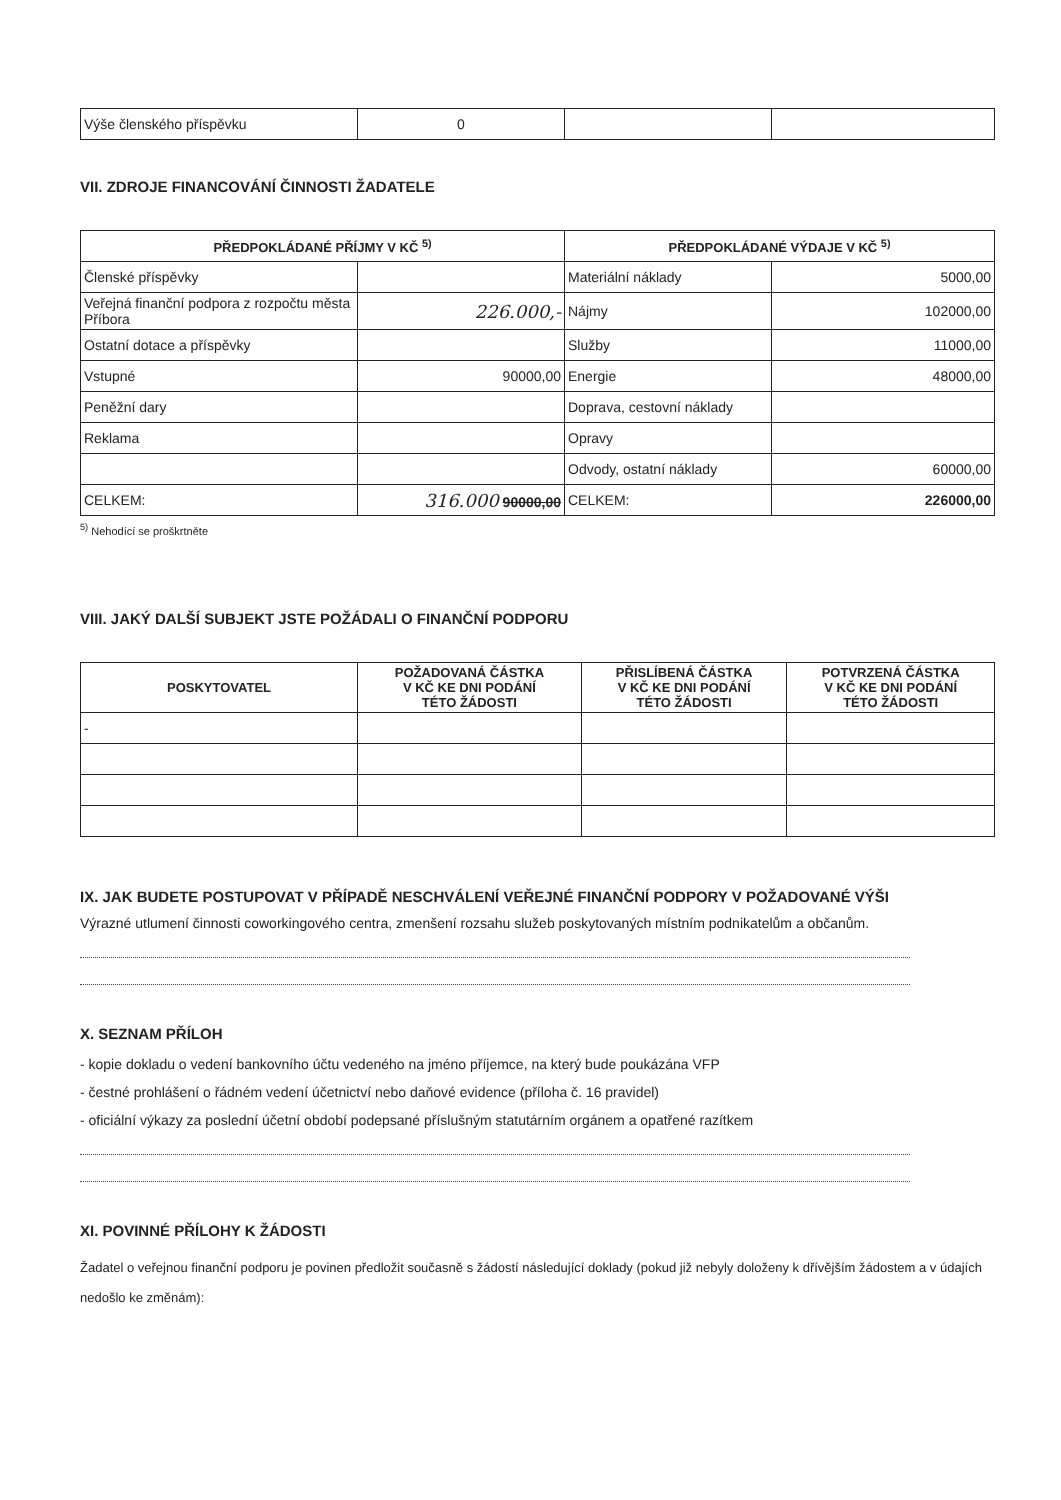| Výše členského příspěvku | 0 | | |
VII. ZDROJE FINANCOVÁNÍ ČINNOSTI ŽADATELE
| PŘEDPOKLÁDANÉ PŘÍJMY V KČ <sup>5)</sup> | | PŘEDPOKLÁDANÉ VÝDAJE V KČ <sup>5)</sup> | |
| --- | --- | --- | --- |
| Členské příspěvky | | Materiální náklady | 5000,00 |
| Veřejná finanční podpora z rozpočtu města Příbora | 226.000,- | Nájmy | 102000,00 |
| Ostatní dotace a příspěvky | | Služby | 11000,00 |
| Vstupné | 90000,00 | Energie | 48000,00 |
| Peněžní dary | | Doprava, cestovní náklady | |
| Reklama | | Opravy | |
| | | Odvody, ostatní náklady | 60000,00 |
| CELKEM: | 316.000 90000,00 | CELKEM: | 226000,00 |
<sup>5)</sup> Nehodící se proškrtněte
VIII. JAKÝ DALŠÍ SUBJEKT JSTE POŽÁDALI O FINANČNÍ PODPORU
| POSKYTOVATEL | POŽADOVANÁ ČÁSTKA V KČ KE DNI PODÁNÍ TÉTO ŽÁDOSTI | PŘISLÍBENÁ ČÁSTKA V KČ KE DNI PODÁNÍ TÉTO ŽÁDOSTI | POTVRZENÁ ČÁSTKA V KČ KE DNI PODÁNÍ TÉTO ŽÁDOSTI |
| --- | --- | --- | --- |
| - | | | |
IX. JAK BUDETE POSTUPOVAT V PŘÍPADĚ NESCHVÁLENÍ VEŘEJNÉ FINANČNÍ PODPORY V POŽADOVANÉ VÝŠI
Výrazné utlumení činnosti coworkingového centra, zmenšení rozsahu služeb poskytovaných místním podnikatelům a občanům.
X. SEZNAM PŘÍLOH
- kopie dokladu o vedení bankovního účtu vedeného na jméno příjemce, na který bude poukázána VFP
- čestné prohlášení o řádném vedení účetnictví nebo daňové evidence (příloha č. 16 pravidel)
- oficiální výkazy za poslední účetní období podepsané příslušným statutárním orgánem a opatřené razítkem
XI. POVINNÉ PŘÍLOHY K ŽÁDOSTI
Žadatel o veřejnou finanční podporu je povinen předložit současně s žádostí následující doklady (pokud již nebyly doloženy k dřívějším žádostem a v údajích nedošlo ke změnám):